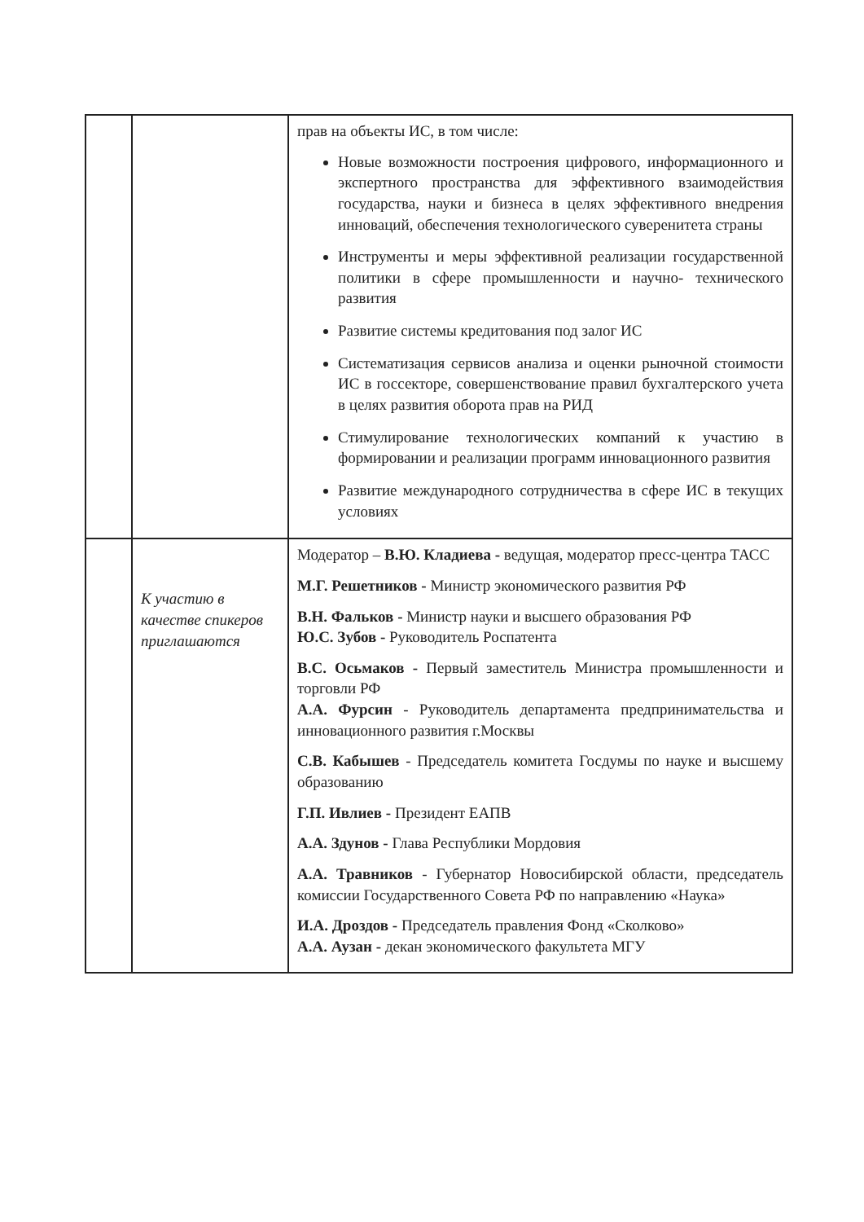| | | прав на объекты ИС, в том числе: Новые возможности построения цифрового, информационного и экспертного пространства для эффективного взаимодействия государства, науки и бизнеса в целях эффективного внедрения инноваций, обеспечения технологического суверенитета страны Инструменты и меры эффективной реализации государственной политики в сфере промышленности и научно- технического развития Развитие системы кредитования под залог ИС Систематизация сервисов анализа и оценки рыночной стоимости ИС в госсекторе, совершенствование правил бухгалтерского учета в целях развития оборота прав на РИД Стимулирование технологических компаний к участию в формировании и реализации программ инновационного развития Развитие международного сотрудничества в сфере ИС в текущих условиях |
| | К участию в качестве спикеров приглашаются | Модератор – В.Ю. Кладиева - ведущая, модератор пресс-центра ТАСС М.Г. Решетников - Министр экономического развития РФ В.Н. Фальков - Министр науки и высшего образования РФ Ю.С. Зубов - Руководитель Роспатента В.С. Осьмаков - Первый заместитель Министра промышленности и торговли РФ А.А. Фурсин - Руководитель департамента предпринимательства и инновационного развития г.Москвы С.В. Кабышев - Председатель комитета Госдумы по науке и высшему образованию Г.П. Ивлиев - Президент ЕАПВ А.А. Здунов - Глава Республики Мордовия А.А. Травников - Губернатор Новосибирской области, председатель комиссии Государственного Совета РФ по направлению «Наука» И.А. Дроздов - Председатель правления Фонд «Сколково» А.А. Аузан - декан экономического факультета МГУ |